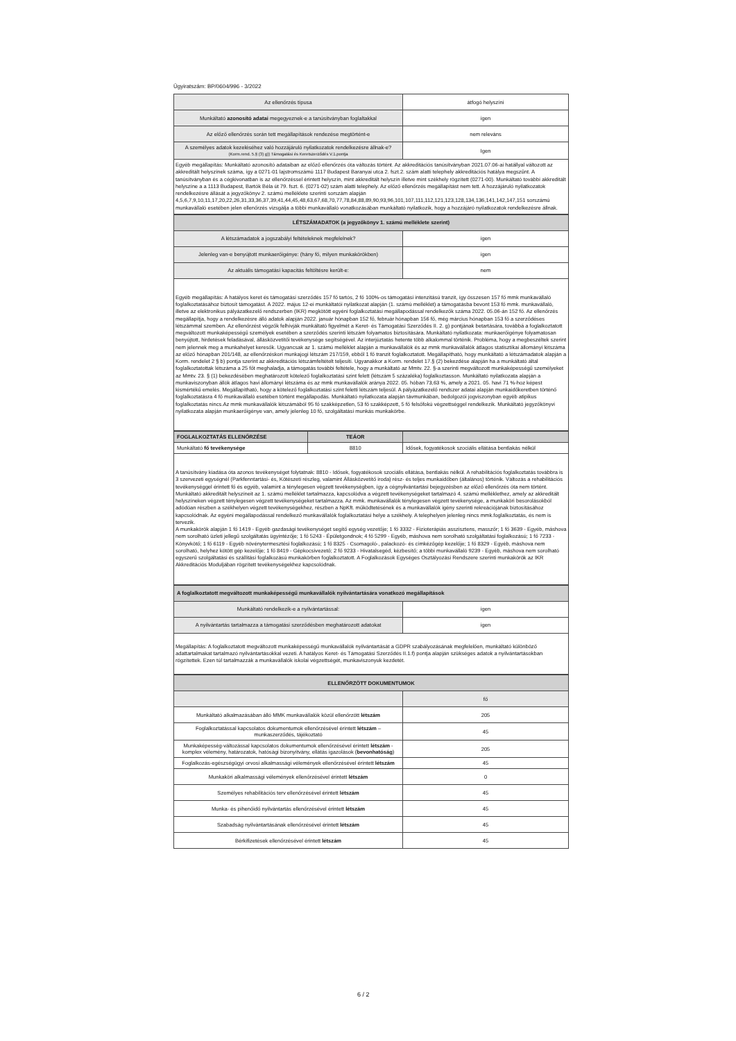Ügyiratszám: BP/0604/996 - 3/2022
| Az ellenőrzés típusa | átfogó helyszíni |
| Munkáltató azonosító adatai megegyeznek-e a tanúsítványban foglaltakkal | igen |
| Az előző ellenőrzés során tett megállapítások rendezése megtörtént-e | nem releváns |
| A személyes adatok kezeléséhez való hozzájáruló nyilatkozatok rendelkezésre állnak-e? (Korm.rend. 5.§ (3) g)) Támogatási és Keretszerződés V.1.pontja | Igen |
Egyéb megállapítás: Munkáltató azonosító adataiban az előző ellenőrzés óta változás történt. Az akkreditációs tanúsítványban 2021.07.06-ai hatállyal változott az akkreditált helyszínek száma, így a 0271-01 lajstromszámú 1117 Budapest Baranyai utca 2. fszt.2. szám alatti telephely akkreditációs hatálya megszűnt. A tanúsítványban és a cégkivonatban is az ellenőrzéssel érintett helyszín, mint akkreditált helyszín illetve mint székhely rögzített (0271-00). Munkáltató további akkreditált helyszíne a a 1113 Budapest, Bartók Béla út 79. fszt. 6. (0271-02) szám alatti telephely. Az előző ellenőrzés megállapítást nem tett. A hozzájáruló nyilatkozatok rendelkezésre állását a jegyzőkönyv 2. számú melléklete szerinti sorszám alapján 4,5,6,7,9,10,11,17,20,22,26,31,33,36,37,39,41,44,45,48,63,67,68,70,77,78,84,88,89,90,93,96,101,107,111,112,121,123,128,134,136,141,142,147,151 sorszámú munkavállaló esetében jelen ellenőrzés vizsgálja a többi munkavállaló vonatkozásában munkáltató nyilatkozik, hogy a hozzájáró nyilatkozatok rendelkezésre állnak.
| LÉTSZÁMADATOK (a jegyzőkönyv 1. számú melléklete szerint) | |
| A létszámadatok a jogszabályi feltételeknek megfelelnek? | igen |
| Jelenleg van-e benyújtott munkaerőigénye: (hány fő, milyen munkakörökben) | igen |
| Az aktuális támogatási kapacitás feltöltésre került-e: | nem |
Egyéb megállapítás: A hatályos keret és támogatási szerződés 157 fő tartós, 2 fő 100%-os támogatási intenzitású tranzit, így összesen 157 fő mmk munkavállaló foglalkoztatásához biztosít támogatást. A 2022. május 12-ei munkáltatói nyilatkozat alapján (1. számú melléklet) a támogatásba bevont 153 fő mmk. munkavállaló, illetve az elektronikus pályázatkezelő rendszerben (IKR) megkötött egyéni foglalkoztatási megállapodással rendelkezők száma 2022. 05.06-án 152 fő. Az ellenőrzés megállapítja, hogy a rendelkezésre álló adatok alapján 2022. január hónapban 152 fő, február hónapban 156 fő, még március hónapban 153 fő a szerződéses létszámmal szemben. Az ellenőrzést végzők felhívják munkáltató figyelmét a Keret- és Támogatási Szerződés II. 2. g) pontjának betartására, továbbá a foglalkoztatott megváltozott munkaképességű személyek esetében a szerződés szerinti létszám folyamatos biztosítására. Munkáltató nyilatkozata: munkaerőigénye folyamatosan benyújtott, hirdetések feladásával, állásközvetítői tevékenysége segítségével. Az interjúztatás hetente több alkalommal történik. Probléma, hogy a megbeszéltek szerint nem jelennek meg a munkahelyet keresők. Ugyancsak az 1. számú melléklet alapján a munkavállalók és az mmk munkavállalók átlagos statisztikai állományi létszáma az előző hónapban 201/148, az ellenőrzéskori munkajogi létszám 217/159, ebből 1 fő tranzit foglalkoztatott. Megállapítható, hogy munkáltató a létszámadatok alapján a Korm. rendelet 2 § b) pontja szerint az akkreditációs létszámfeltételt teljesíti. Ugyanakkor a Korm. rendelet 17.§ (2) bekezdése alapján ha a munkáltató által foglalkoztatottak létszáma a 25 főt meghaladja, a támogatás további feltétele, hogy a munkáltató az Mmtv. 22. §-a szerinti megváltozott munkaképességű személyeket az Mmtv. 23. § (1) bekezdésében meghatározott kötelező foglalkoztatási szint felett (létszám 5 százaléka) foglalkoztasson. Munkáltató nyilatkozata alapján a munkaviszonyban állók átlagos havi állományi létszáma és az mmk munkavállalók aránya 2022. 05. hóban 73,63 %, amely a 2021. 05. havi 71 %-hoz képest kismértékű emelés. Megállapítható, hogy a kötelező foglalkoztatási szint feletti létszám teljesül. A pályázatkezelő rendszer adatai alapján munkaidőkeretben történő foglalkoztatásra 4 fő munkavállaló esetében történt megállapodás. Munkáltató nyilatkozata alapján távmunkában, bedolgozói jogviszonyban egyéb atipikus foglalkoztatás nincs.Az mmk munkavállalók létszámából 95 fő szakképzetlen, 53 fő szakképzett, 5 fő felsőfokú végzettséggel rendelkezik. Munkáltató jegyzőkönyvi nyilatkozata alapján munkaerőigénye van, amely jelenleg 10 fő, szolgáltatási munkás munkakörbe.
| FOGLALKOZTATÁS ELLENŐRZÉSE | TEÁOR | |
| Munkáltató fő tevékenysége | 8810 | Idősek, fogyatékosok szociális ellátása bentlakás nélkül |
A tanúsítvány kiadása óta azonos tevékenységet folytatnak: 8810 - Idősek, fogyatékosok szociális ellátása, bentlakás nélkül. A rehabilitációs foglalkoztatás továbbra is 3 szervezeti egységnél (Parkfenntartási- és, Kötészeti részleg, valamint Állásközvetítő iroda) rész- és teljes munkaidőben (általános) történik. Változás a rehabilitációs tevékenységgel érintett fő és egyéb, valamint a ténylegesen végzett tevékenységben, így a cégnyilvántartási bejegyzésben az előző ellenőrzés óta nem történt. Munkáltató akkreditált helyszíneit az 1. számú melléklet tartalmazza, kapcsolódva a végzett tevékenységeket tartalmazó 4. számú melléklethez, amely az akkreditált helyszíneken végzett ténylegesen végzett tevékenységeket tartalmazza. Az mmk. munkavállalók ténylegesen végzett tevékenysége, a munkaköri besorolásokból adódóan részben a székhelyen végzett tevékenységekhez, részben a NpKft. működtetésének és a munkavállalók igény szerinti rekreációjának biztosításához kapcsolódnak. Az egyéni megállapodással rendelkező munkavállalók foglalkoztatási helye a székhely. A telephelyen jelenleg nincs mmk.foglalkoztatás, és nem is tervezik.
A munkakörök alapján 1 fő 1419 - Egyéb gazdasági tevékenységet segítő egység vezetője; 1 fő 3332 - Fizioterápiás asszisztens, masszőr; 1 fő 3639 - Egyéb, máshova nem sorolható üzleti jellegű szolgáltatás ügyintézője; 1 fő 5243 - Épületgondnok; 4 fő 5299 - Egyéb, máshova nem sorolható szolgáltatási foglalkozású; 1 fő 7233 - Könyvkötő; 1 fő 6119 - Egyéb növénytermesztési foglalkozású; 1 fő 8325 - Csomagoló-, palackozó- és címkézőgép kezelője; 1 fő 8329 - Egyéb, máshova nem sorolható, helyhez kötött gép kezelője; 1 fő 8419 - Gépkocsivezető; 2 fő 9233 - Hivatalsegéd, kézbesítő; a többi munkavállaló 9239 - Egyéb, máshova nem sorolható egyszerű szolgáltatási és szállítási foglalkozású munkakörben foglalkoztatott. A Foglalkozások Egységes Osztályozási Rendszere szerinti munkakörök az IKR Akkreditációs Moduljában rögzített tevékenységekhez kapcsolódnak.
| A foglalkoztatott megváltozott munkaképességű munkavállalók nyilvántartására vonatkozó megállapítások | |
| Munkáltató rendelkezik-e a nyilvántartással: | igen |
| A nyilvántartás tartalmazza a támogatási szerződésben meghatározott adatokat | igen |
Megállapítás: A foglalkoztatott megváltozott munkaképességű munkavállalók nyilvántartását a GDPR szabályozásának megfelelően, munkáltató különböző adattartalmakat tartalmazó nyilvántartásokkal vezeti. A hatályos Keret- és Támogatási Szerződés II.1.f) pontja alapján szükséges adatok a nyilvántartásokban rögzítettek. Ezen túl tartalmazzák a munkavállalók iskolai végzettségét, munkaviszonyuk kezdetét.
| ELLENŐRZÖTT DOKUMENTUMOK | |
| | fő |
| Munkáltató alkalmazásában álló MMK munkavállalók közül ellenőrzött létszám | 205 |
| Foglalkoztatással kapcsolatos dokumentumok ellenőrzésével érintett létszám – munkaszerződés, tájékoztató | 45 |
| Munkaképesség-változással kapcsolatos dokumentumok ellenőrzésével érintett létszám - komplex vélemény, határozatok, hatósági bizonyítvány, ellátás igazolások ( bevonhatóság ) | 205 |
| Foglalkozás-egészségügyi orvosi alkalmassági vélemények ellenőrzésével érintett létszám | 45 |
| Munkaköri alkalmassági vélemények ellenőrzésével érintett létszám | 0 |
| Személyes rehabilitációs terv ellenőrzésével érintett létszám | 45 |
| Munka- és pihenőidő nyilvántartás ellenőrzésével érintett létszám | 45 |
| Szabadság nyilvántartásának ellenőrzésével érintett létszám | 45 |
| Bérkifizetések ellenőrzésével érintett létszám | 45 |
6 / 2